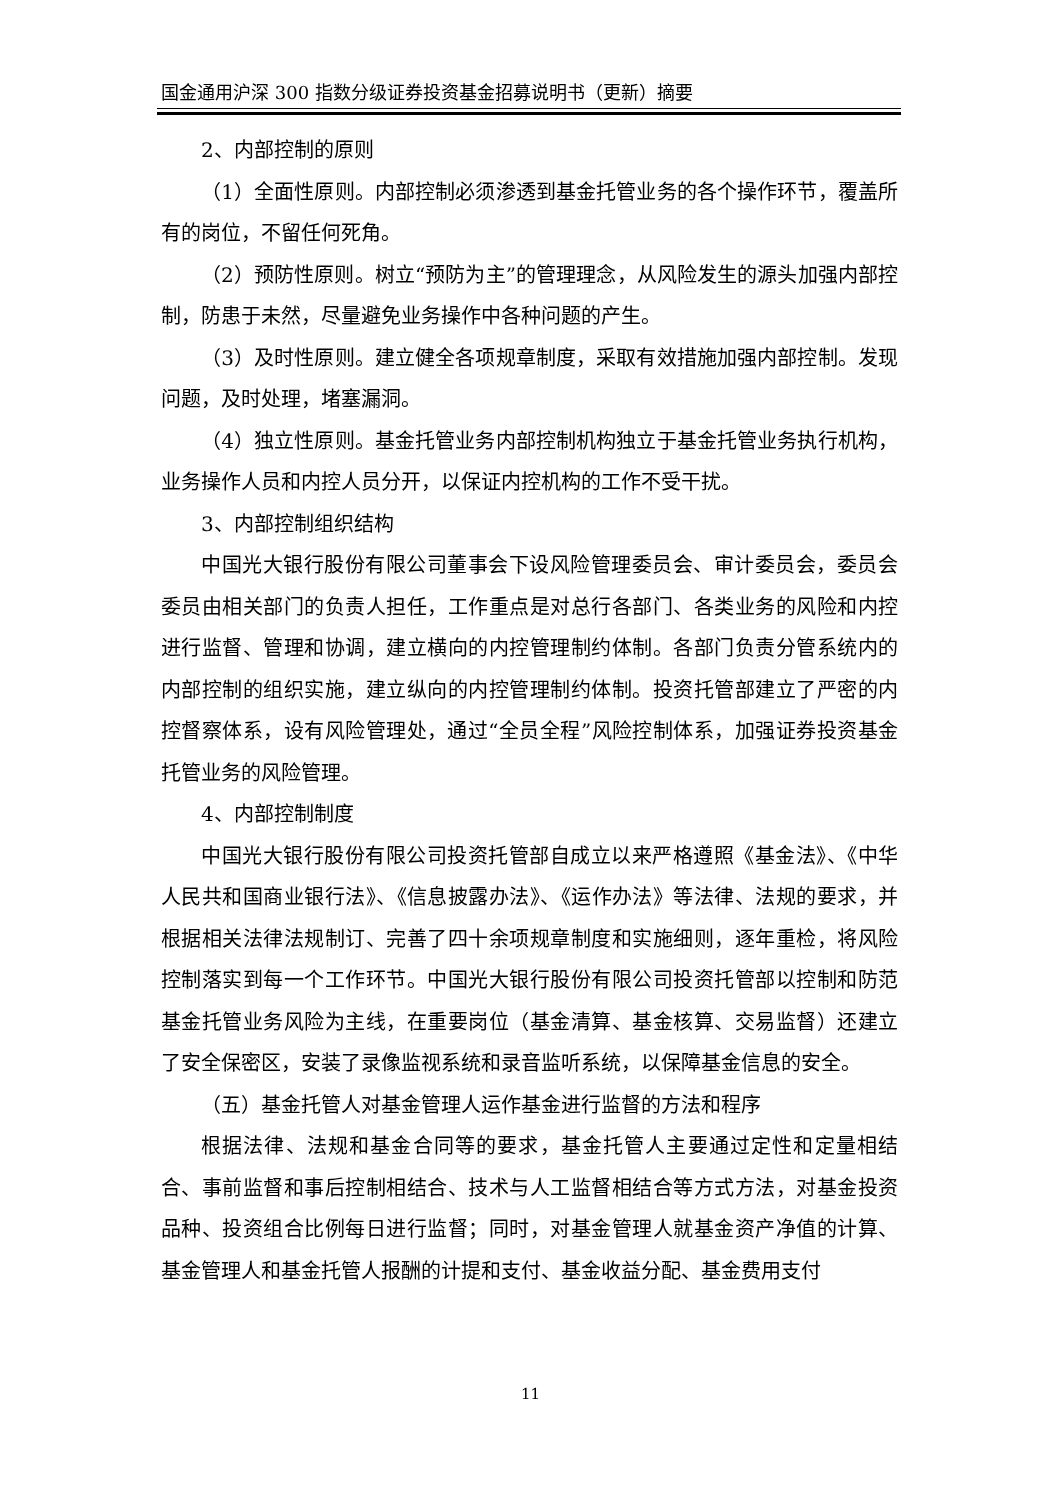国金通用沪深 300 指数分级证券投资基金招募说明书（更新）摘要
2、内部控制的原则
（1）全面性原则。内部控制必须渗透到基金托管业务的各个操作环节，覆盖所有的岗位，不留任何死角。
（2）预防性原则。树立“预防为主”的管理理念，从风险发生的源头加强内部控制，防患于未然，尽量避免业务操作中各种问题的产生。
（3）及时性原则。建立健全各项规章制度，采取有效措施加强内部控制。发现问题，及时处理，堵塞漏洞。
（4）独立性原则。基金托管业务内部控制机构独立于基金托管业务执行机构，业务操作人员和内控人员分开，以保证内控机构的工作不受干扰。
3、内部控制组织结构
中国光大银行股份有限公司董事会下设风险管理委员会、审计委员会，委员会委员由相关部门的负责人担任，工作重点是对总行各部门、各类业务的风险和内控进行监督、管理和协调，建立横向的内控管理制约体制。各部门负责分管系统内的内部控制的组织实施，建立纵向的内控管理制约体制。投资托管部建立了严密的内控督察体系，设有风险管理处，通过“全员全程”风险控制体系，加强证券投资基金托管业务的风险管理。
4、内部控制制度
中国光大银行股份有限公司投资托管部自成立以来严格遵照《基金法》、《中华人民共和国商业银行法》、《信息披露办法》、《运作办法》等法律、法规的要求，并根据相关法律法规制订、完善了四十余项规章制度和实施细则，逐年重检，将风险控制落实到每一个工作环节。中国光大银行股份有限公司投资托管部以控制和防范基金托管业务风险为主线，在重要岗位（基金清算、基金核算、交易监督）还建立了安全保密区，安装了录像监视系统和录音监听系统，以保障基金信息的安全。
（五）基金托管人对基金管理人运作基金进行监督的方法和程序
根据法律、法规和基金合同等的要求，基金托管人主要通过定性和定量相结合、事前监督和事后控制相结合、技术与人工监督相结合等方式方法，对基金投资品种、投资组合比例每日进行监督；同时，对基金管理人就基金资产净值的计算、基金管理人和基金托管人报酬的计提和支付、基金收益分配、基金费用支付
11